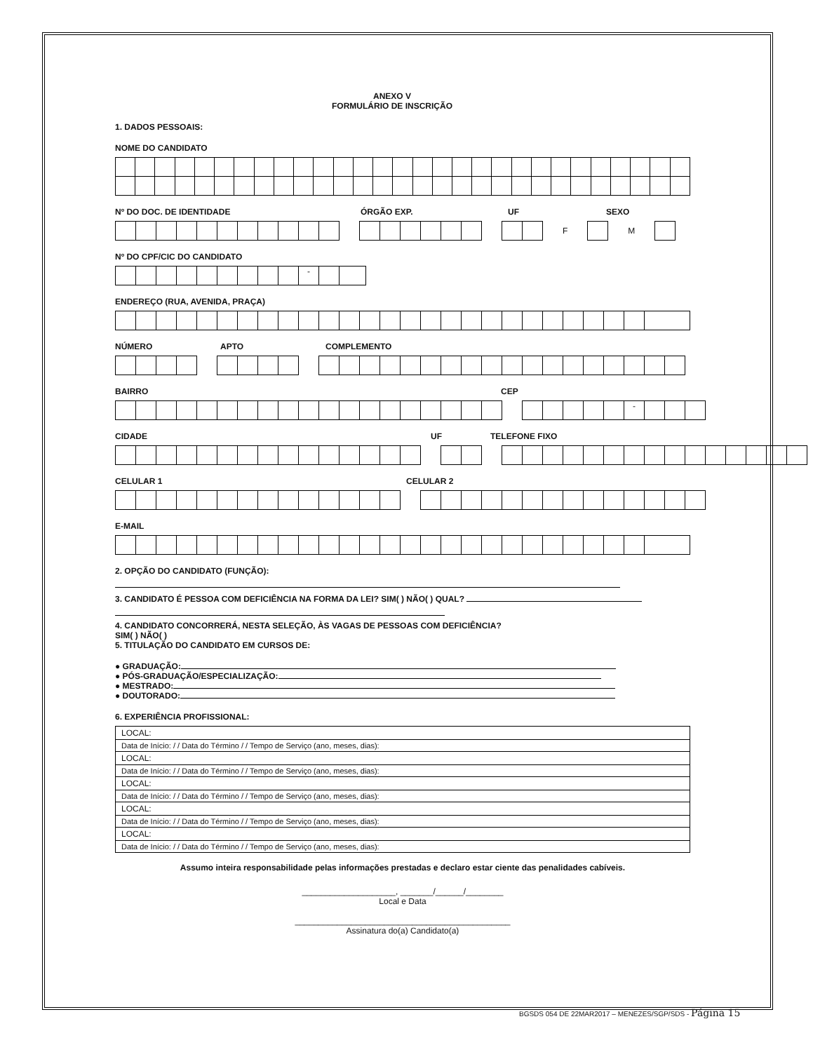ANEXO V
FORMULÁRIO DE INSCRIÇÃO
1. DADOS PESSOAIS:
NOME DO CANDIDATO
Nº DO DOC. DE IDENTIDADE ÓRGÃO EXP. UF SEXO
F M
Nº DO CPF/CIC DO CANDIDATO
-
ENDEREÇO (RUA, AVENIDA, PRAÇA)
NÚMERO APTO COMPLEMENTO
BAIRRO CEP
-
CIDADE UF TELEFONE FIXO
CELULAR 1 CELULAR 2
E-MAIL
2. OPÇÃO DO CANDIDATO (FUNÇÃO):
3. CANDIDATO É PESSOA COM DEFICIÊNCIA NA FORMA DA LEI? SIM( ) NÃO( ) QUAL?
4. CANDIDATO CONCORRERÁ, NESTA SELEÇÃO, ÀS VAGAS DE PESSOAS COM DEFICIÊNCIA?
SIM( ) NÃO( )
5. TITULAÇÃO DO CANDIDATO EM CURSOS DE:
● GRADUAÇÃO:
● PÓS-GRADUAÇÃO/ESPECIALIZAÇÃO:
● MESTRADO:
● DOUTORADO:
6. EXPERIÊNCIA PROFISSIONAL:
| LOCAL: |
| Data de Início: / / Data do Término / / Tempo de Serviço (ano, meses, dias): |
| LOCAL: |
| Data de Início: / / Data do Término / / Tempo de Serviço (ano, meses, dias): |
| LOCAL: |
| Data de Início: / / Data do Término / / Tempo de Serviço (ano, meses, dias): |
| LOCAL: |
| Data de Início: / / Data do Término / / Tempo de Serviço (ano, meses, dias): |
| LOCAL: |
| Data de Início: / / Data do Término / / Tempo de Serviço (ano, meses, dias): |
Assumo inteira responsabilidade pelas informações prestadas e declaro estar ciente das penalidades cabíveis.
____________________, _______/______/________
Local e Data
______________________________________________
Assinatura do(a) Candidato(a)
BGSDS 054 DE 22MAR2017 – MENEZES/SGP/SDS - Página 15